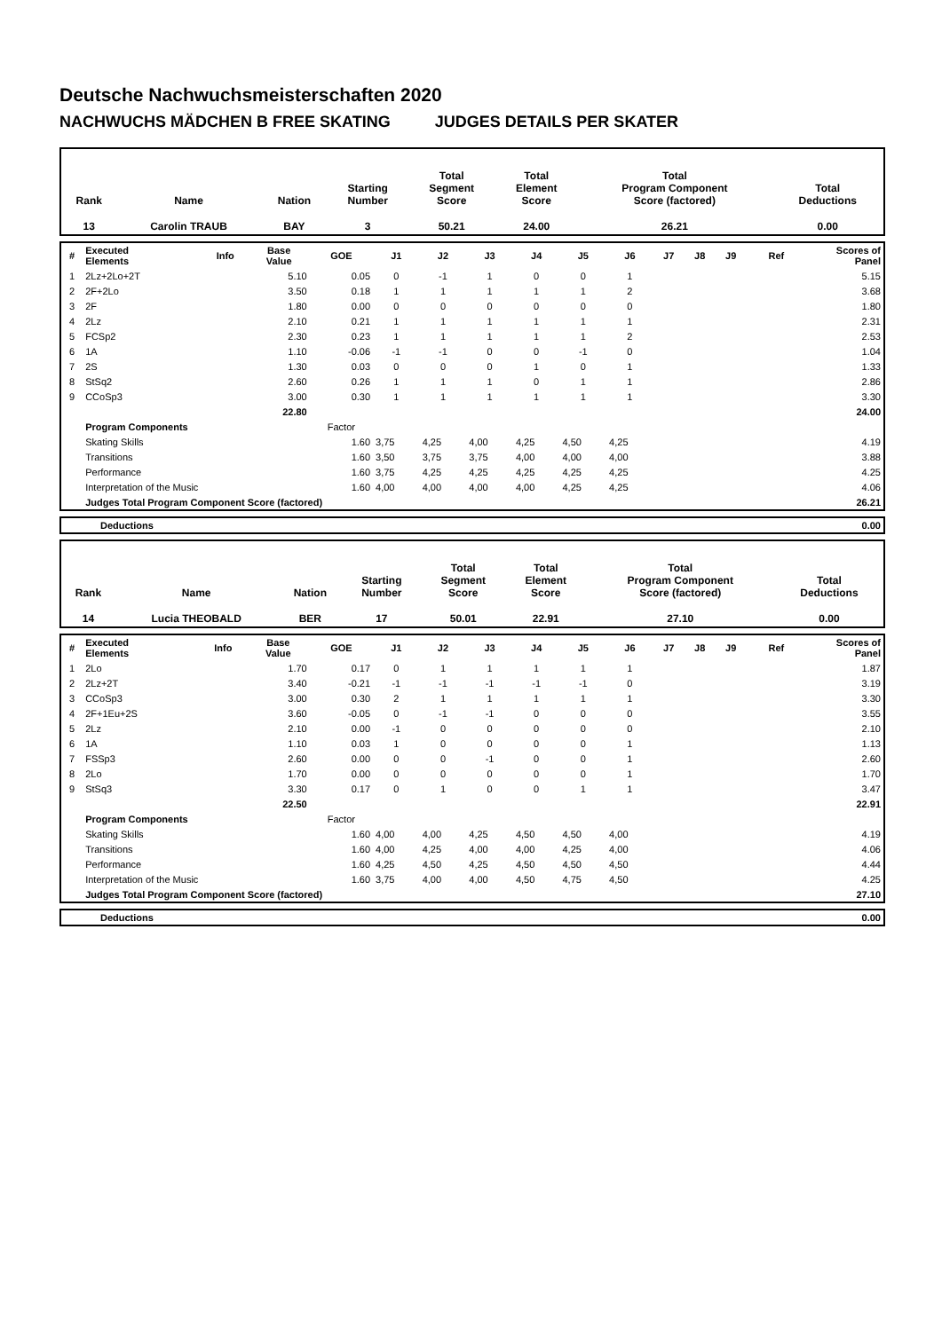Deutsche Nachwuchsmeisterschaften 2020
NACHWUCHS MÄDCHEN B FREE SKATING JUDGES DETAILS PER SKATER
| Rank | Name | Nation | Starting Number | Total Segment Score | Total Element Score | Total Program Component Score (factored) | Total Deductions |
| --- | --- | --- | --- | --- | --- | --- | --- |
| 13 | Carolin TRAUB | BAY | 3 | 50.21 | 24.00 | 26.21 | 0.00 |
| # | Executed Elements | Info | Base Value | GOE | J1 | J2 | J3 | J4 | J5 | J6 | J7 | J8 | J9 | Ref | Scores of Panel |
| --- | --- | --- | --- | --- | --- | --- | --- | --- | --- | --- | --- | --- | --- | --- | --- |
| 1 | 2Lz+2Lo+2T | | 5.10 | 0.05 | 0 | -1 | 1 | 0 | 0 | 1 | | | | | 5.15 |
| 2 | 2F+2Lo | | 3.50 | 0.18 | 1 | 1 | 1 | 1 | 1 | 2 | | | | | 3.68 |
| 3 | 2F | | 1.80 | 0.00 | 0 | 0 | 0 | 0 | 0 | 0 | | | | | 1.80 |
| 4 | 2Lz | | 2.10 | 0.21 | 1 | 1 | 1 | 1 | 1 | 1 | | | | | 2.31 |
| 5 | FCSp2 | | 2.30 | 0.23 | 1 | 1 | 1 | 1 | 1 | 2 | | | | | 2.53 |
| 6 | 1A | | 1.10 | -0.06 | -1 | -1 | 0 | 0 | -1 | 0 | | | | | 1.04 |
| 7 | 2S | | 1.30 | 0.03 | 0 | 0 | 0 | 1 | 0 | 1 | | | | | 1.33 |
| 8 | StSq2 | | 2.60 | 0.26 | 1 | 1 | 1 | 0 | 1 | 1 | | | | | 2.86 |
| 9 | CCoSp3 | | 3.00 | 0.30 | 1 | 1 | 1 | 1 | 1 | 1 | | | | | 3.30 |
| | | | 22.80 | | | | | | | | | | | | 24.00 |
| | Program Components | | | Factor | | | | | | | | | | | |
| | Skating Skills | | | 1.60 | 3,75 | 4,25 | 4,00 | 4,25 | 4,50 | 4,25 | | | | | 4.19 |
| | Transitions | | | 1.60 | 3,50 | 3,75 | 3,75 | 4,00 | 4,00 | 4,00 | | | | | 3.88 |
| | Performance | | | 1.60 | 3,75 | 4,25 | 4,25 | 4,25 | 4,25 | 4,25 | | | | | 4.25 |
| | Interpretation of the Music | | | 1.60 | 4,00 | 4,00 | 4,00 | 4,00 | 4,25 | 4,25 | | | | | 4.06 |
| | Judges Total Program Component Score (factored) | | | | | | | | | | | | | | 26.21 |
| | Deductions | 0.00 |
| Rank | Name | Nation | Starting Number | Total Segment Score | Total Element Score | Total Program Component Score (factored) | Total Deductions |
| --- | --- | --- | --- | --- | --- | --- | --- |
| 14 | Lucia THEOBALD | BER | 17 | 50.01 | 22.91 | 27.10 | 0.00 |
| # | Executed Elements | Info | Base Value | GOE | J1 | J2 | J3 | J4 | J5 | J6 | J7 | J8 | J9 | Ref | Scores of Panel |
| --- | --- | --- | --- | --- | --- | --- | --- | --- | --- | --- | --- | --- | --- | --- | --- |
| 1 | 2Lo | | 1.70 | 0.17 | 0 | 1 | 1 | 1 | 1 | 1 | | | | | 1.87 |
| 2 | 2Lz+2T | | 3.40 | -0.21 | -1 | -1 | -1 | -1 | -1 | 0 | | | | | 3.19 |
| 3 | CCoSp3 | | 3.00 | 0.30 | 2 | 1 | 1 | 1 | 1 | 1 | | | | | 3.30 |
| 4 | 2F+1Eu+2S | | 3.60 | -0.05 | 0 | -1 | -1 | 0 | 0 | 0 | | | | | 3.55 |
| 5 | 2Lz | | 2.10 | 0.00 | -1 | 0 | 0 | 0 | 0 | 0 | | | | | 2.10 |
| 6 | 1A | | 1.10 | 0.03 | 1 | 0 | 0 | 0 | 0 | 1 | | | | | 1.13 |
| 7 | FSSp3 | | 2.60 | 0.00 | 0 | 0 | -1 | 0 | 0 | 1 | | | | | 2.60 |
| 8 | 2Lo | | 1.70 | 0.00 | 0 | 0 | 0 | 0 | 0 | 1 | | | | | 1.70 |
| 9 | StSq3 | | 3.30 | 0.17 | 0 | 1 | 0 | 0 | 1 | 1 | | | | | 3.47 |
| | | | 22.50 | | | | | | | | | | | | 22.91 |
| | Program Components | | | Factor | | | | | | | | | | | |
| | Skating Skills | | | 1.60 | 4,00 | 4,00 | 4,25 | 4,50 | 4,50 | 4,00 | | | | | 4.19 |
| | Transitions | | | 1.60 | 4,00 | 4,25 | 4,00 | 4,00 | 4,25 | 4,00 | | | | | 4.06 |
| | Performance | | | 1.60 | 4,25 | 4,50 | 4,25 | 4,50 | 4,50 | 4,50 | | | | | 4.44 |
| | Interpretation of the Music | | | 1.60 | 3,75 | 4,00 | 4,00 | 4,50 | 4,75 | 4,50 | | | | | 4.25 |
| | Judges Total Program Component Score (factored) | | | | | | | | | | | | | | 27.10 |
| | Deductions | 0.00 |